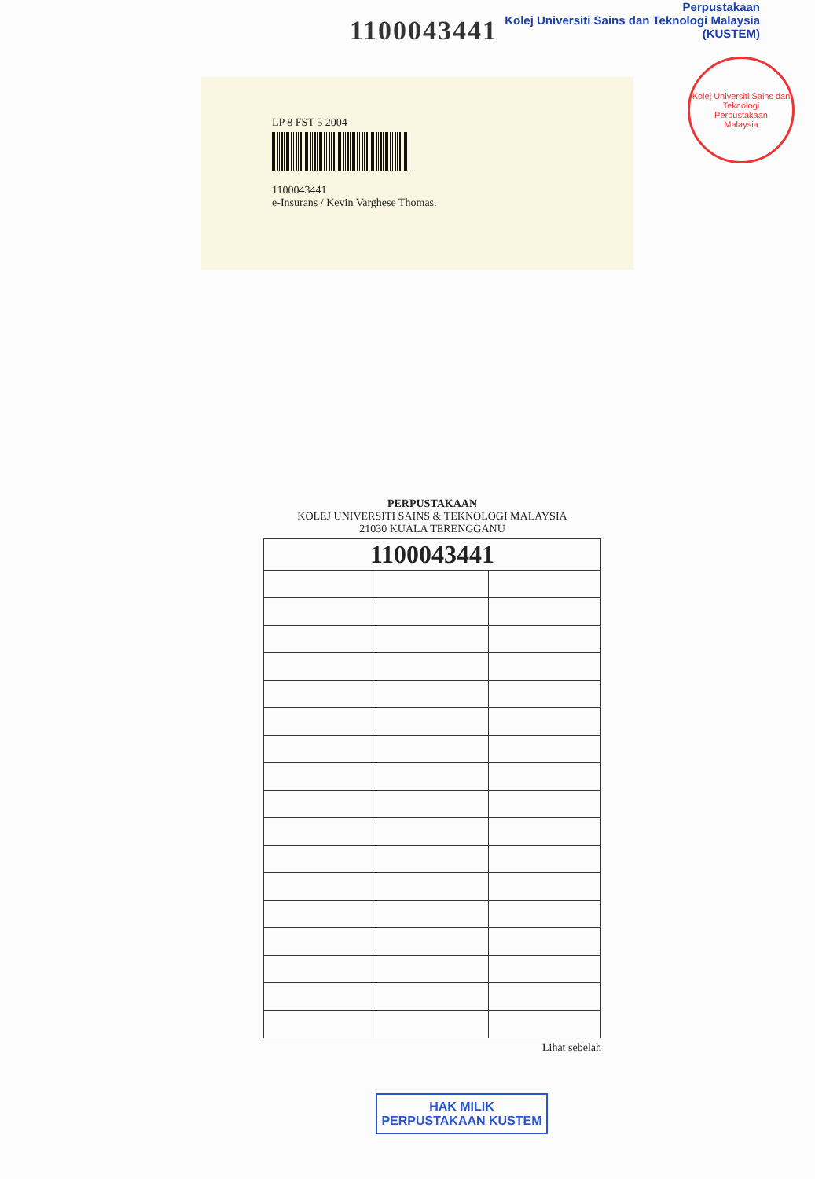1100043441
Perpustakaan
Kolej Universiti Sains dan Teknologi Malaysia (KUSTEM)
Kolej Universiti Sains dan Teknologi
Perpustakaan
Malaysia
LP 8 FST 5 2004
1100043441
e-Insurans / Kevin Varghese Thomas.
PERPUSTAKAAN
KOLEJ UNIVERSITI SAINS & TEKNOLOGI MALAYSIA
21030 KUALA TERENGGANU
| 1100043441 | | |
Lihat sebelah
HAK MILIK
PERPUSTAKAAN KUSTEM